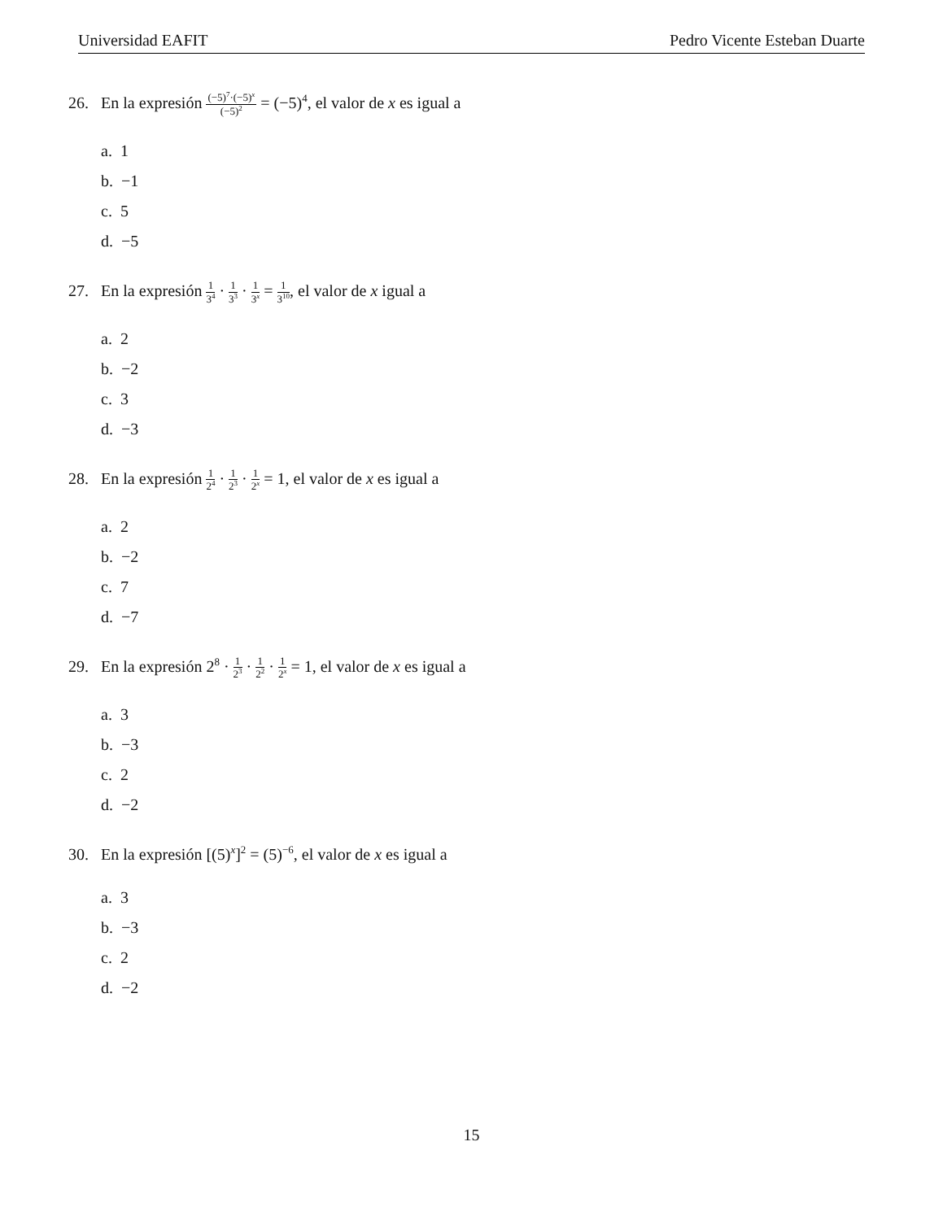Universidad EAFIT Pedro Vicente Esteban Duarte
26. En la expresión (−5)<sup>7</sup>·(−5)<sup>x</sup> (−5)<sup>2</sup> = (−5)<sup>4</sup>, el valor de x es igual a
a. 1
b. −1
c. 5
d. −5
27. En la expresión 1 3<sup>4</sup> · 1 3<sup>3</sup> · 1 3<sup>x</sup> = 1 3<sup>10</sup>, el valor de x igual a
a. 2
b. −2
c. 3
d. −3
28. En la expresión 1 2<sup>4</sup> · 1 2<sup>3</sup> · 1 2<sup>x</sup> = 1, el valor de x es igual a
a. 2
b. −2
c. 7
d. −7
29. En la expresión 2<sup>8</sup> · 1 2<sup>3</sup> · 1 2<sup>2</sup> · 1 2<sup>x</sup> = 1, el valor de x es igual a
a. 3
b. −3
c. 2
d. −2
30. En la expresión [(5)<sup>x</sup>]<sup>2</sup> = (5)<sup>−6</sup>, el valor de x es igual a
a. 3
b. −3
c. 2
d. −2
15